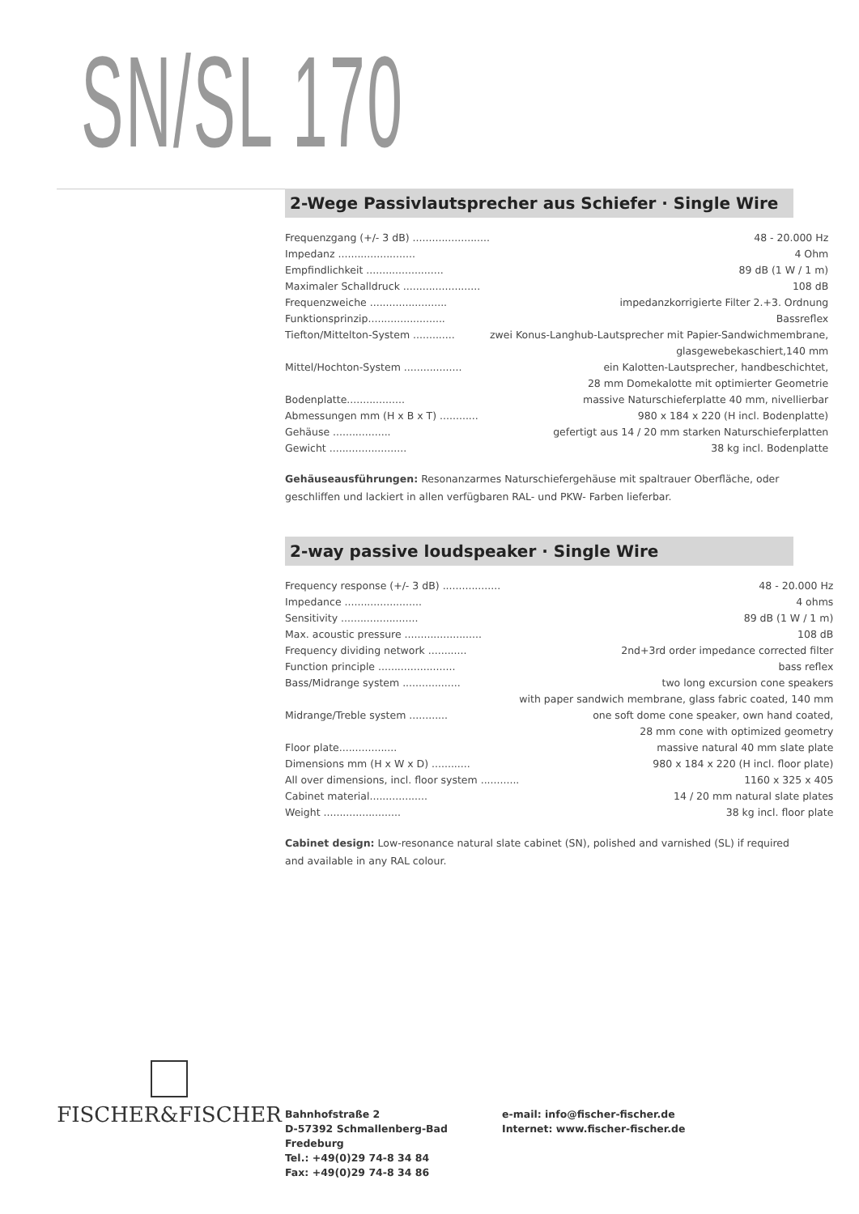SN/SL 170
2-Wege Passivlautsprecher aus Schiefer · Single Wire
| Frequenzgang (+/- 3 dB) ........................ | 48 - 20.000 Hz |
| Impedanz ........................ | 4 Ohm |
| Empfindlichkeit ........................ | 89 dB (1 W / 1 m) |
| Maximaler Schalldruck ........................ | 108 dB |
| Frequenzweiche ........................ | impedanzkorrigierte Filter 2.+3. Ordnung |
| Funktionsprinzip........................ | Bassreflex |
| Tiefton/Mittelton-System ............. | zwei Konus-Langhub-Lautsprecher mit Papier-Sandwichmembrane, |
| | glasgewebekaschiert,140 mm |
| Mittel/Hochton-System .................. | ein Kalotten-Lautsprecher, handbeschichtet, |
| | 28 mm Domekalotte mit optimierter Geometrie |
| Bodenplatte.................. | massive Naturschieferplatte 40 mm, nivellierbar |
| Abmessungen mm (H x B x T) ............ | 980 x 184 x 220 (H incl. Bodenplatte) |
| Gehäuse .................. | gefertigt aus 14 / 20 mm starken Naturschieferplatten |
| Gewicht ........................ | 38 kg incl. Bodenplatte |
Gehäuseausführungen: Resonanzarmes Naturschiefergehäuse mit spaltrauer Oberfläche, oder geschliffen und lackiert in allen verfügbaren RAL- und PKW- Farben lieferbar.
2-way passive loudspeaker · Single Wire
| Frequency response (+/- 3 dB) .................. | 48 - 20.000 Hz |
| Impedance ........................ | 4 ohms |
| Sensitivity ........................ | 89 dB (1 W / 1 m) |
| Max. acoustic pressure ........................ | 108 dB |
| Frequency dividing network ............ | 2nd+3rd order impedance corrected filter |
| Function principle ........................ | bass reflex |
| Bass/Midrange system .................. | two long excursion cone speakers |
| | with paper sandwich membrane, glass fabric coated, 140 mm |
| Midrange/Treble system ............ | one soft dome cone speaker, own hand coated, |
| | 28 mm cone with optimized geometry |
| Floor plate.................. | massive natural 40 mm slate plate |
| Dimensions mm (H x W x D) ............ | 980 x 184 x 220 (H incl. floor plate) |
| All over dimensions, incl. floor system ............ | 1160 x 325 x 405 |
| Cabinet material.................. | 14 / 20 mm natural slate plates |
| Weight ........................ | 38 kg incl. floor plate |
Cabinet design: Low-resonance natural slate cabinet (SN), polished and varnished (SL) if required and available in any RAL colour.
FISCHER&FISCHER
Bahnhofstraße 2
D-57392 Schmallenberg-Bad Fredeburg
Tel.: +49(0)29 74-8 34 84
Fax: +49(0)29 74-8 34 86
e-mail: info@fischer-fischer.de
Internet: www.fischer-fischer.de